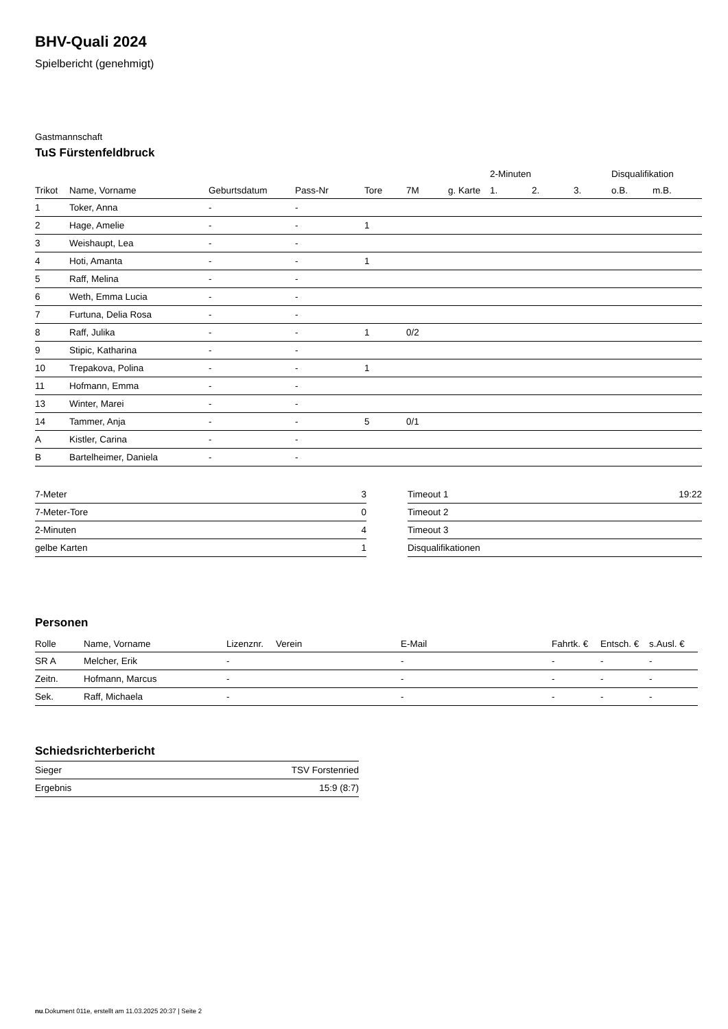BHV-Quali 2024
Spielbericht (genehmigt)
Gastmannschaft
TuS Fürstenfeldbruck
| | | | | | | | 2-Minuten | | | Disqualifikation | |
| --- | --- | --- | --- | --- | --- | --- | --- | --- | --- | --- | --- |
| Trikot | Name, Vorname | Geburtsdatum | Pass-Nr | Tore | 7M | g. Karte | 1. | 2. | 3. | o.B. | m.B. |
| 1 | Toker, Anna | - | - | | | | | | | | |
| 2 | Hage, Amelie | - | - | 1 | | | | | | | |
| 3 | Weishaupt, Lea | - | - | | | | | | | | |
| 4 | Hoti, Amanta | - | - | 1 | | | | | | | |
| 5 | Raff, Melina | - | - | | | | | | | | |
| 6 | Weth, Emma Lucia | - | - | | | | | | | | |
| 7 | Furtuna, Delia Rosa | - | - | | | | | | | | |
| 8 | Raff, Julika | - | - | 1 | 0/2 | | | | | | |
| 9 | Stipic, Katharina | - | - | | | | | | | | |
| 10 | Trepakova, Polina | - | - | 1 | | | | | | | |
| 11 | Hofmann, Emma | - | - | | | | | | | | |
| 13 | Winter, Marei | - | - | | | | | | | | |
| 14 | Tammer, Anja | - | - | 5 | 0/1 | | | | | | |
| A | Kistler, Carina | - | - | | | | | | | | |
| B | Bartelheimer, Daniela | - | - | | | | | | | | |
| 7-Meter | 3 |
| 7-Meter-Tore | 0 |
| 2-Minuten | 4 |
| gelbe Karten | 1 |
| Timeout 1 | 19:22 |
| Timeout 2 | |
| Timeout 3 | |
| Disqualifikationen | |
Personen
| Rolle | Name, Vorname | Lizenznr. | Verein | E-Mail | Fahrtk. € | Entsch. € | s.Ausl. € |
| --- | --- | --- | --- | --- | --- | --- | --- |
| SR A | Melcher, Erik | - | | - | - | - | - |
| Zeitn. | Hofmann, Marcus | - | | - | - | - | - |
| Sek. | Raff, Michaela | - | | - | - | - | - |
Schiedsrichterbericht
| Sieger | TSV Forstenried |
| Ergebnis | 15:9 (8:7) |
nu.Dokument 011e, erstellt am 11.03.2025 20:37 | Seite 2